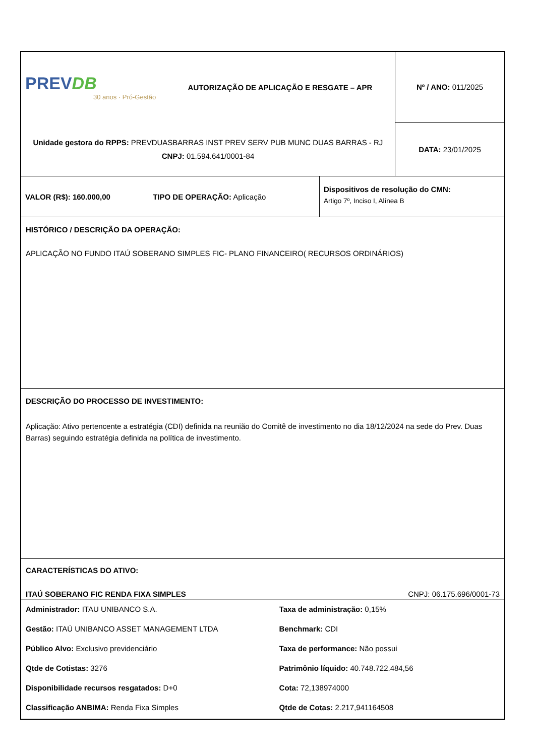| PREV DB 30 anos · Pró-Gestão | AUTORIZAÇÃO DE APLICAÇÃO E RESGATE – APR | Nº / ANO: 011/2025 |
| Unidade gestora do RPPS: PREVDUASBARRAS INST PREV SERV PUB MUNC DUAS BARRAS - RJ CNPJ: 01.594.641/0001-84 | | DATA: 23/01/2025 |
| VALOR (R$): 160.000,00 TIPO DE OPERAÇÃO: Aplicação | Dispositivos de resolução do CMN: Artigo 7º, Inciso I, Alínea B |
HISTÓRICO / DESCRIÇÃO DA OPERAÇÃO:
APLICAÇÃO NO FUNDO ITAÚ SOBERANO SIMPLES FIC- PLANO FINANCEIRO( RECURSOS ORDINÁRIOS)
DESCRIÇÃO DO PROCESSO DE INVESTIMENTO:
Aplicação: Ativo pertencente a estratégia (CDI) definida na reunião do Comitê de investimento no dia 18/12/2024 na sede do Prev. Duas Barras) seguindo estratégia definida na política de investimento.
CARACTERÍSTICAS DO ATIVO:
ITAÚ SOBERANO FIC RENDA FIXA SIMPLES CNPJ: 06.175.696/0001-73
Administrador: ITAU UNIBANCO S.A.
Taxa de administração: 0,15%
Gestão: ITAÚ UNIBANCO ASSET MANAGEMENT LTDA
Benchmark: CDI
Público Alvo: Exclusivo previdenciário
Taxa de performance: Não possui
Qtde de Cotistas: 3276 Patrimônio líquido: 40.748.722.484,56
Disponibilidade recursos resgatados: D+0
Cota: 72,138974000
Classificação ANBIMA: Renda Fixa Simples
Qtde de Cotas: 2.217,941164508